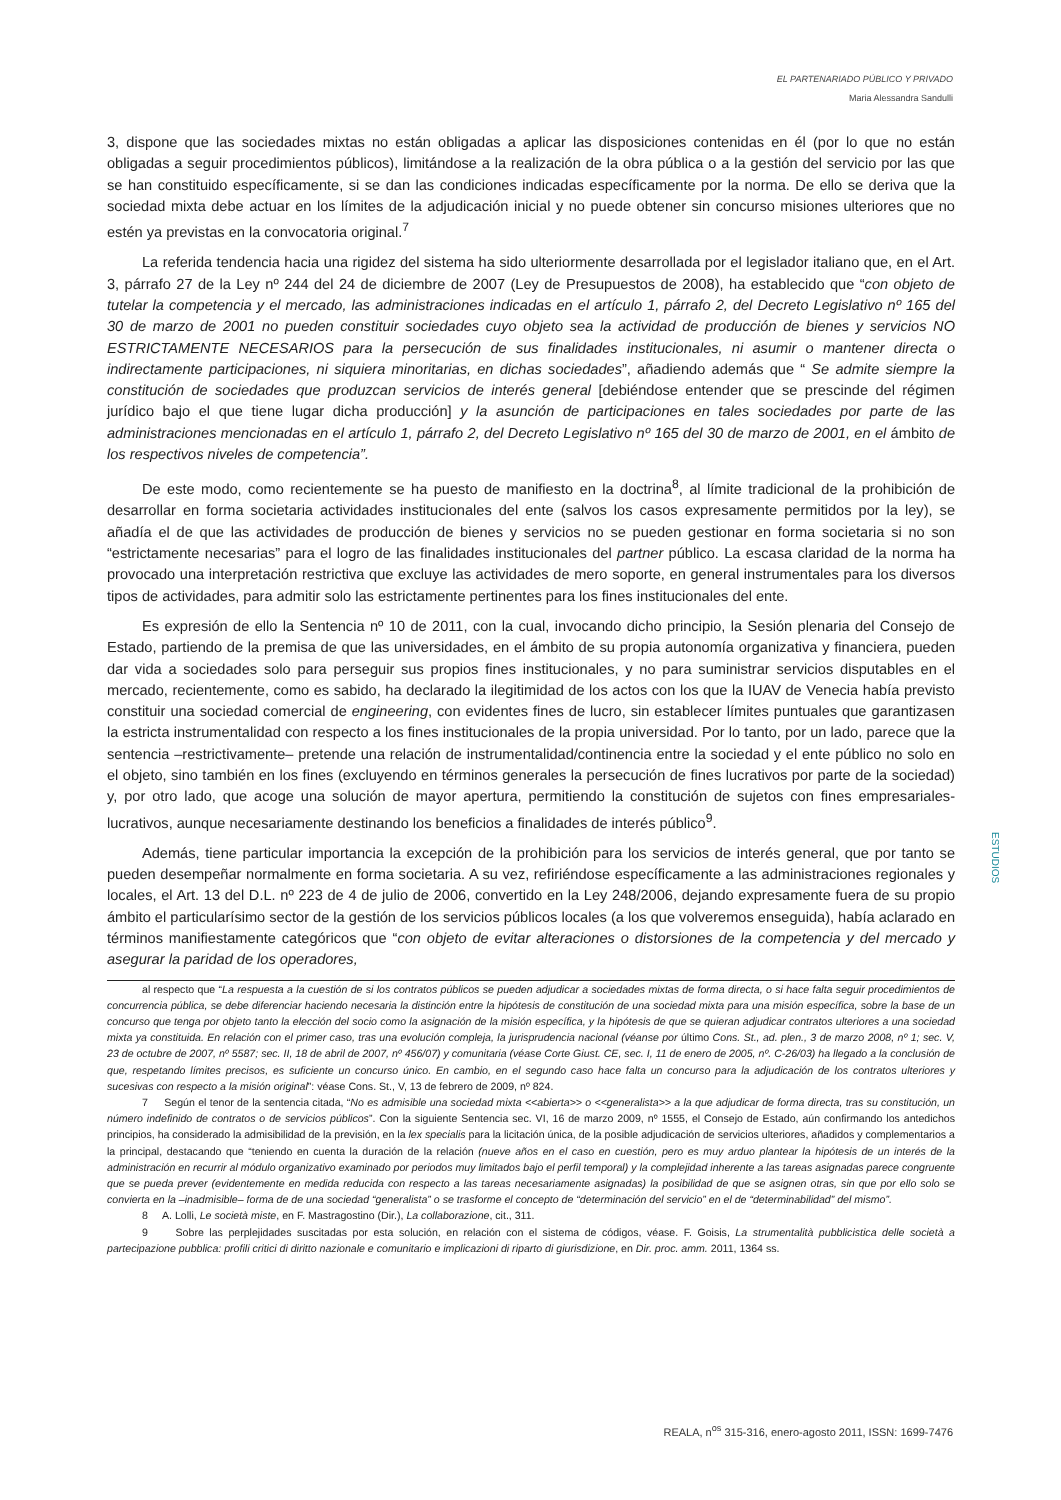EL PARTENARIADO PÚBLICO Y PRIVADO
Maria Alessandra Sandulli
3, dispone que las sociedades mixtas no están obligadas a aplicar las disposiciones contenidas en él (por lo que no están obligadas a seguir procedimientos públicos), limitándose a la realización de la obra pública o a la gestión del servicio por las que se han constituido específicamente, si se dan las condiciones indicadas específicamente por la norma. De ello se deriva que la sociedad mixta debe actuar en los límites de la adjudicación inicial y no puede obtener sin concurso misiones ulteriores que no estén ya previstas en la convocatoria original.<sup>7</sup>
La referida tendencia hacia una rigidez del sistema ha sido ulteriormente desarrollada por el legislador italiano que, en el Art. 3, párrafo 27 de la Ley nº 244 del 24 de diciembre de 2007 (Ley de Presupuestos de 2008), ha establecido que “con objeto de tutelar la competencia y el mercado, las administraciones indicadas en el artículo 1, párrafo 2, del Decreto Legislativo nº 165 del 30 de marzo de 2001 no pueden constituir sociedades cuyo objeto sea la actividad de producción de bienes y servicios NO ESTRICTAMENTE NECESARIOS para la persecución de sus finalidades institucionales, ni asumir o mantener directa o indirectamente participaciones, ni siquiera minoritarias, en dichas sociedades”, añadiendo además que “ Se admite siempre la constitución de sociedades que produzcan servicios de interés general [debiéndose entender que se prescinde del régimen jurídico bajo el que tiene lugar dicha producción] y la asunción de participaciones en tales sociedades por parte de las administraciones mencionadas en el artículo 1, párrafo 2, del Decreto Legislativo nº 165 del 30 de marzo de 2001, en el ámbito de los respectivos niveles de competencia”.
De este modo, como recientemente se ha puesto de manifiesto en la doctrina<sup>8</sup>, al límite tradicional de la prohibición de desarrollar en forma societaria actividades institucionales del ente (salvos los casos expresamente permitidos por la ley), se añadía el de que las actividades de producción de bienes y servicios no se pueden gestionar en forma societaria si no son “estrictamente necesarias” para el logro de las finalidades institucionales del partner público. La escasa claridad de la norma ha provocado una interpretación restrictiva que excluye las actividades de mero soporte, en general instrumentales para los diversos tipos de actividades, para admitir solo las estrictamente pertinentes para los fines institucionales del ente.
Es expresión de ello la Sentencia nº 10 de 2011, con la cual, invocando dicho principio, la Sesión plenaria del Consejo de Estado, partiendo de la premisa de que las universidades, en el ámbito de su propia autonomía organizativa y financiera, pueden dar vida a sociedades solo para perseguir sus propios fines institucionales, y no para suministrar servicios disputables en el mercado, recientemente, como es sabido, ha declarado la ilegitimidad de los actos con los que la IUAV de Venecia había previsto constituir una sociedad comercial de engineering, con evidentes fines de lucro, sin establecer límites puntuales que garantizasen la estricta instrumentalidad con respecto a los fines institucionales de la propia universidad. Por lo tanto, por un lado, parece que la sentencia –restrictivamente– pretende una relación de instrumentalidad/continencia entre la sociedad y el ente público no solo en el objeto, sino también en los fines (excluyendo en términos generales la persecución de fines lucrativos por parte de la sociedad) y, por otro lado, que acoge una solución de mayor apertura, permitiendo la constitución de sujetos con fines empresariales-lucrativos, aunque necesariamente destinando los beneficios a finalidades de interés público<sup>9</sup>.
Además, tiene particular importancia la excepción de la prohibición para los servicios de interés general, que por tanto se pueden desempeñar normalmente en forma societaria. A su vez, refiriéndose específicamente a las administraciones regionales y locales, el Art. 13 del D.L. nº 223 de 4 de julio de 2006, convertido en la Ley 248/2006, dejando expresamente fuera de su propio ámbito el particularísimo sector de la gestión de los servicios públicos locales (a los que volveremos enseguida), había aclarado en términos manifiestamente categóricos que “con objeto de evitar alteraciones o distorsiones de la competencia y del mercado y asegurar la paridad de los operadores,
al respecto que “La respuesta a la cuestión de si los contratos públicos se pueden adjudicar a sociedades mixtas de forma directa, o si hace falta seguir procedimientos de concurrencia pública, se debe diferenciar haciendo necesaria la distinción entre la hipótesis de constitución de una sociedad mixta para una misión específica, sobre la base de un concurso que tenga por objeto tanto la elección del socio como la asignación de la misión específica, y la hipótesis de que se quieran adjudicar contratos ulteriores a una sociedad mixta ya constituida. En relación con el primer caso, tras una evolución compleja, la jurisprudencia nacional (véanse por último Cons. St., ad. plen., 3 de marzo 2008, nº 1; sec. V, 23 de octubre de 2007, nº 5587; sec. II, 18 de abril de 2007, nº 456/07) y comunitaria (véase Corte Giust. CE, sec. I, 11 de enero de 2005, nº. C-26/03) ha llegado a la conclusión de que, respetando límites precisos, es suficiente un concurso único. En cambio, en el segundo caso hace falta un concurso para la adjudicación de los contratos ulteriores y sucesivas con respecto a la misión original”: véase Cons. St., V, 13 de febrero de 2009, nº 824.
7 Según el tenor de la sentencia citada, “No es admisible una sociedad mixta <<abierta>> o <<generalista>> a la que adjudicar de forma directa, tras su constitución, un número indefinido de contratos o de servicios públicos”. Con la siguiente Sentencia sec. VI, 16 de marzo 2009, nº 1555, el Consejo de Estado, aún confirmando los antedichos principios, ha considerado la admisibilidad de la previsión, en la lex specialis para la licitación única, de la posible adjudicación de servicios ulteriores, añadidos y complementarios a la principal, destacando que “teniendo en cuenta la duración de la relación (nueve años en el caso en cuestión, pero es muy arduo plantear la hipótesis de un interés de la administración en recurrir al módulo organizativo examinado por periodos muy limitados bajo el perfil temporal) y la complejidad inherente a las tareas asignadas parece congruente que se pueda prever (evidentemente en medida reducida con respecto a las tareas necesariamente asignadas) la posibilidad de que se asignen otras, sin que por ello solo se convierta en la –inadmisible– forma de de una sociedad “generalista” o se trasforme el concepto de “determinación del servicio” en el de “determinabilidad” del mismo”.
8 A. Lolli, Le società miste, en F. Mastragostino (Dir.), La collaborazione, cit., 311.
9 Sobre las perplejidades suscitadas por esta solución, en relación con el sistema de códigos, véase. F. Goisis, La strumentalità pubblicistica delle società a partecipazione pubblica: profili critici di diritto nazionale e comunitario e implicazioni di riparto di giurisdizione, en Dir. proc. amm. 2011, 1364 ss.
ESTUDIOS
REALA, n<sup>os</sup> 315-316, enero-agosto 2011, ISSN: 1699-7476